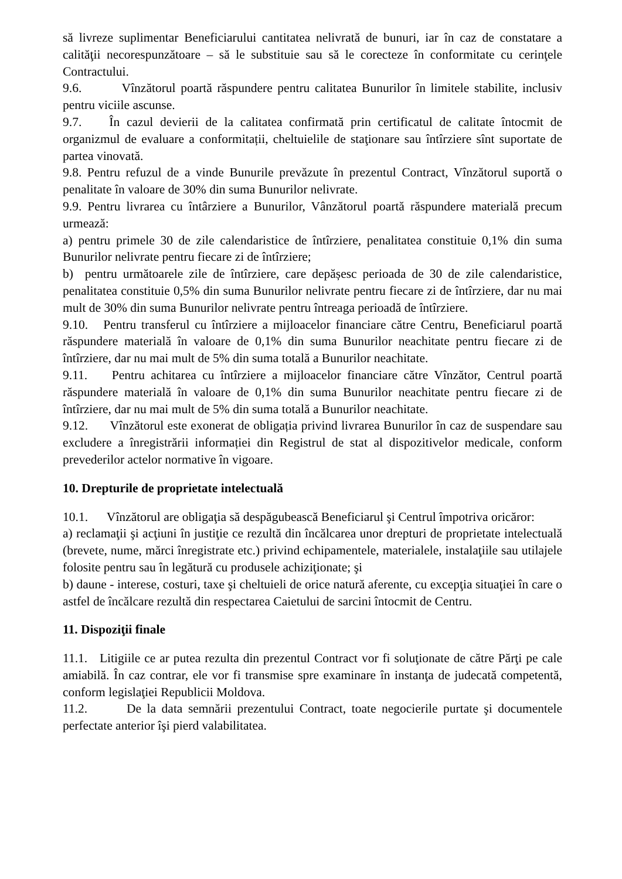să livreze suplimentar Beneficiarului cantitatea nelivrată de bunuri, iar în caz de constatare a calităţii necorespunzătoare – să le substituie sau să le corecteze în conformitate cu cerinţele Contractului.
9.6. Vînzătorul poartă răspundere pentru calitatea Bunurilor în limitele stabilite, inclusiv pentru viciile ascunse.
9.7. În cazul devierii de la calitatea confirmată prin certificatul de calitate întocmit de organizmul de evaluare a conformitații, cheltuielile de staţionare sau întîrziere sînt suportate de partea vinovată.
9.8. Pentru refuzul de a vinde Bunurile prevăzute în prezentul Contract, Vînzătorul suportă o penalitate în valoare de 30% din suma Bunurilor nelivrate.
9.9. Pentru livrarea cu întârziere a Bunurilor, Vânzătorul poartă răspundere materială precum urmează:
a) pentru primele 30 de zile calendaristice de întîrziere, penalitatea constituie 0,1% din suma Bunurilor nelivrate pentru fiecare zi de întîrziere;
b) pentru următoarele zile de întîrziere, care depășesc perioada de 30 de zile calendaristice, penalitatea constituie 0,5% din suma Bunurilor nelivrate pentru fiecare zi de întîrziere, dar nu mai mult de 30% din suma Bunurilor nelivrate pentru întreaga perioadă de întîrziere.
9.10. Pentru transferul cu întîrziere a mijloacelor financiare către Centru, Beneficiarul poartă răspundere materială în valoare de 0,1% din suma Bunurilor neachitate pentru fiecare zi de întîrziere, dar nu mai mult de 5% din suma totală a Bunurilor neachitate.
9.11. Pentru achitarea cu întîrziere a mijloacelor financiare către Vînzător, Centrul poartă răspundere materială în valoare de 0,1% din suma Bunurilor neachitate pentru fiecare zi de întîrziere, dar nu mai mult de 5% din suma totală a Bunurilor neachitate.
9.12. Vînzătorul este exonerat de obligația privind livrarea Bunurilor în caz de suspendare sau excludere a înregistrării informației din Registrul de stat al dispozitivelor medicale, conform prevederilor actelor normative în vigoare.
10. Drepturile de proprietate intelectuală
10.1. Vînzătorul are obligaţia să despăgubească Beneficiarul şi Centrul împotriva oricăror:
a) reclamaţii şi acţiuni în justiţie ce rezultă din încălcarea unor drepturi de proprietate intelectuală (brevete, nume, mărci înregistrate etc.) privind echipamentele, materialele, instalaţiile sau utilajele folosite pentru sau în legătură cu produsele achiziţionate; şi
b) daune - interese, costuri, taxe şi cheltuieli de orice natură aferente, cu excepţia situaţiei în care o astfel de încălcare rezultă din respectarea Caietului de sarcini întocmit de Centru.
11. Dispoziţii finale
11.1. Litigiile ce ar putea rezulta din prezentul Contract vor fi soluţionate de către Părţi pe cale amiabilă. În caz contrar, ele vor fi transmise spre examinare în instanţa de judecată competentă, conform legislaţiei Republicii Moldova.
11.2. De la data semnării prezentului Contract, toate negocierile purtate şi documentele perfectate anterior îşi pierd valabilitatea.